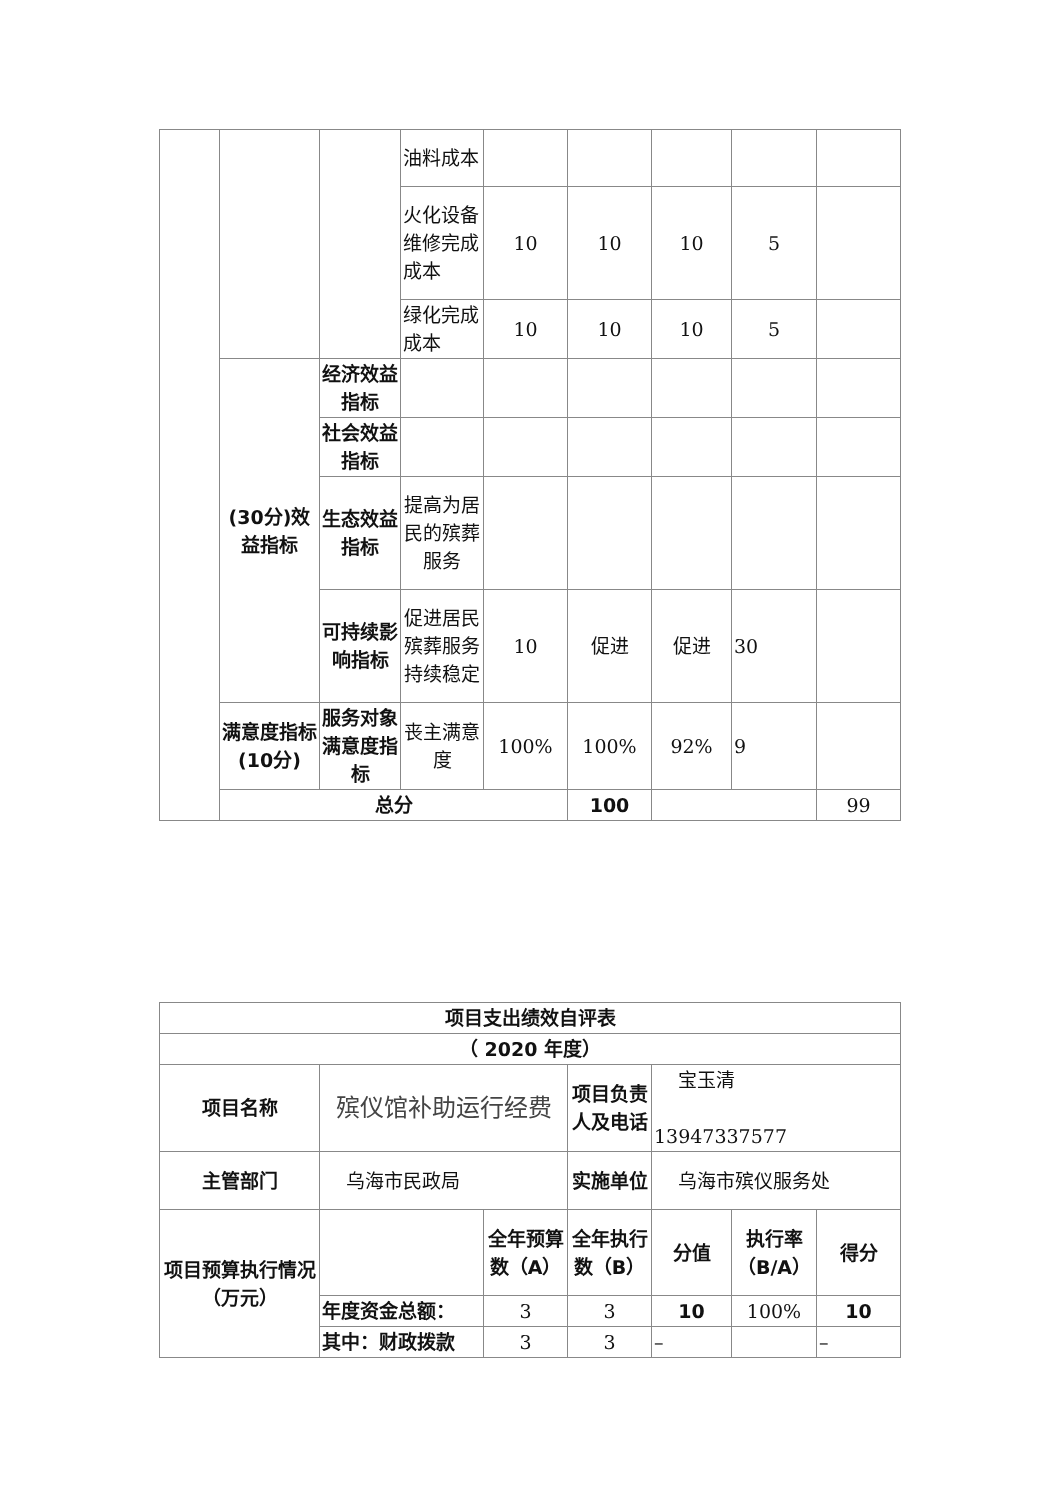| | | | 油料成本 | | | | | | |
| | | | 火化设备维修完成成本 | 10 | 10 | 10 | 5 | | |
| | | | 绿化完成成本 | 10 | 10 | 10 | 5 | | |
| | (30分)效益指标 | 经济效益指标 | | | | | | | |
| | | 社会效益指标 | | | | | | | |
| | | 生态效益指标 | 提高为居民的殡葬服务 | | | | | | |
| | | 可持续影响指标 | 促进居民殡葬服务持续稳定 | 10 | 促进 | 促进 | 30 | | |
| | 满意度指标(10分) | 服务对象满意度指标 | 丧主满意度 | 100% | 100% | 92% | 9 | | |
| | 总分 | | | | 100 | | | 99 | |
| 项目支出绩效自评表 | | | | | | |
| （ 2020 年度） | | | | | | |
| 项目名称 | 殡仪馆补助运行经费 | | 项目负责人及电话 | 宝玉清 13947337577 | | |
| 主管部门 | 乌海市民政局 | | 实施单位 | 乌海市殡仪服务处 | | |
| 项目预算执行情况 （万元） | | 全年预算数（A） | 全年执行数（B） | 分值 | 执行率（B/A） | 得分 |
| | 年度资金总额： | 3 | 3 | 10 | 100% | 10 |
| | 其中：财政拨款 | 3 | 3 | – | | – |